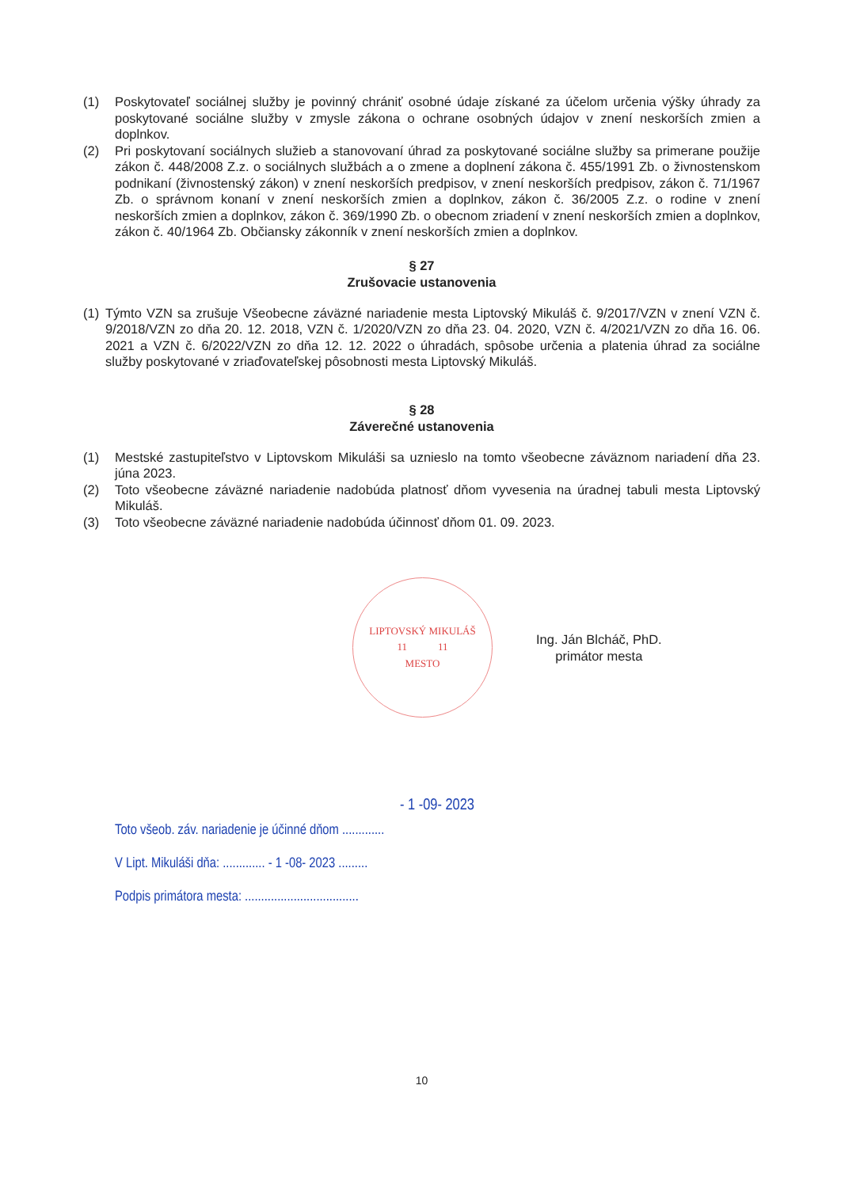(1) Poskytovateľ sociálnej služby je povinný chrániť osobné údaje získané za účelom určenia výšky úhrady za poskytované sociálne služby v zmysle zákona o ochrane osobných údajov v znení neskorších zmien a doplnkov.
(2) Pri poskytovaní sociálnych služieb a stanovovaní úhrad za poskytované sociálne služby sa primerane použije zákon č. 448/2008 Z.z. o sociálnych službách a o zmene a doplnení zákona č. 455/1991 Zb. o živnostenskom podnikaní (živnostenský zákon) v znení neskorších predpisov, v znení neskorších predpisov, zákon č. 71/1967 Zb. o správnom konaní v znení neskorších zmien a doplnkov, zákon č. 36/2005 Z.z. o rodine v znení neskorších zmien a doplnkov, zákon č. 369/1990 Zb. o obecnom zriadení v znení neskorších zmien a doplnkov, zákon č. 40/1964 Zb. Občiansky zákonník v znení neskorších zmien a doplnkov.
§ 27
Zrušovacie ustanovenia
(1) Týmto VZN sa zrušuje Všeobecne záväzné nariadenie mesta Liptovský Mikuláš č. 9/2017/VZN v znení VZN č. 9/2018/VZN zo dňa 20. 12. 2018, VZN č. 1/2020/VZN zo dňa 23. 04. 2020, VZN č. 4/2021/VZN zo dňa 16. 06. 2021 a VZN č. 6/2022/VZN zo dňa 12. 12. 2022 o úhradách, spôsobe určenia a platenia úhrad za sociálne služby poskytované v zriaďovateľskej pôsobnosti mesta Liptovský Mikuláš.
§ 28
Záverečné ustanovenia
(1) Mestské zastupiteľstvo v Liptovskom Mikuláši sa uznieslo na tomto všeobecne záväznom nariadení dňa 23. júna 2023.
(2) Toto všeobecne záväzné nariadenie nadobúda platnosť dňom vyvesenia na úradnej tabuli mesta Liptovský Mikuláš.
(3) Toto všeobecne záväzné nariadenie nadobúda účinnosť dňom 01. 09. 2023.
LIPTOVSKÝ MIKULÁŠ
11 11
MESTO
Ing. Ján Blcháč, PhD.
primátor mesta
- 1 -09- 2023
Toto všeob. záv. nariadenie je účinné dňom .............
V Lipt. Mikuláši dňa: ............. - 1 -08- 2023 .........
Podpis primátora mesta: ...................................
10